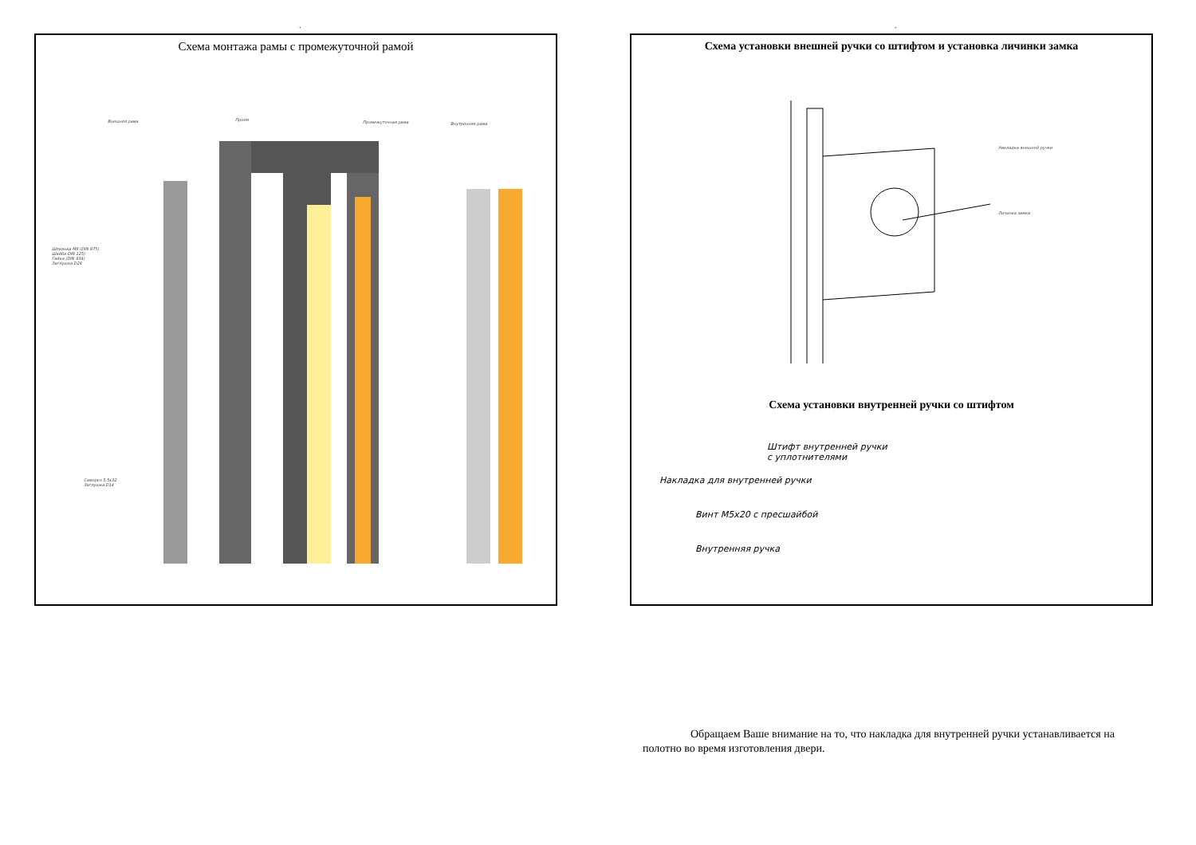. .
Схема монтажа рамы с промежуточной рамой
Внешняя рама Проём
Промежуточная рама Внутренняя рама
Шпилька М8 (DIN 975)
Шайба DIN 125)
Гайка (DIN 934)
Заглушка D24
Саморез 5,5х32
Заглушка D14
Схема установки внешней ручки со штифтом и установка личинки замка
Накладка внешней ручки
Личинка замка
Схема установки внутренней ручки со штифтом
Штифт внутренней ручки
с уплотнителями
Накладка для внутренней ручки
Винт М5х20 с пресшайбой
Внутренняя ручка
Обращаем Ваше внимание на то, что накладка для внутренней ручки устанавливается на полотно во время изготовления двери.